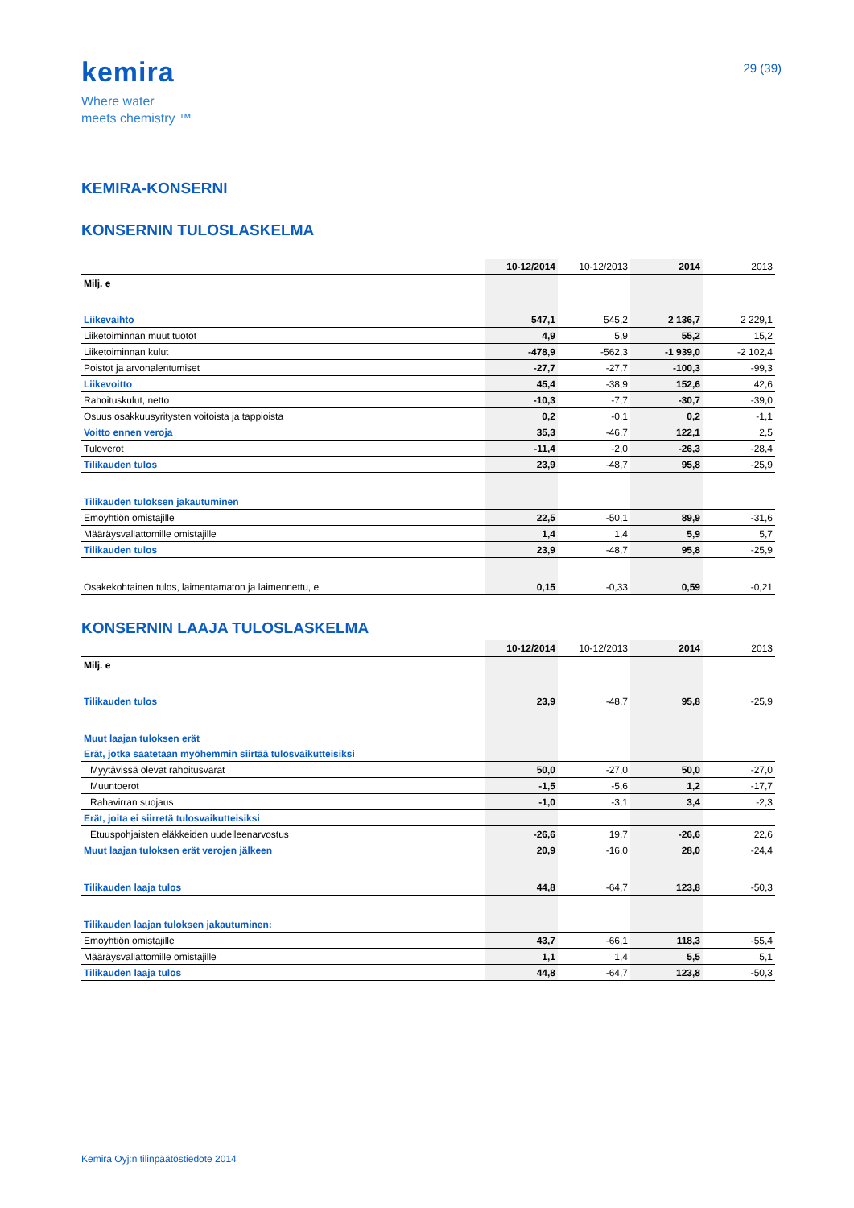kemira
Where water
meets chemistry ™
29 (39)
KEMIRA-KONSERNI
KONSERNIN TULOSLASKELMA
| | 10-12/2014 | 10-12/2013 | 2014 | 2013 |
| --- | --- | --- | --- | --- |
| Milj. e | | | | |
| Liikevaihto | 547,1 | 545,2 | 2 136,7 | 2 229,1 |
| Liiketoiminnan muut tuotot | 4,9 | 5,9 | 55,2 | 15,2 |
| Liiketoiminnan kulut | -478,9 | -562,3 | -1 939,0 | -2 102,4 |
| Poistot ja arvonalentumiset | -27,7 | -27,7 | -100,3 | -99,3 |
| Liikevoitto | 45,4 | -38,9 | 152,6 | 42,6 |
| Rahoituskulut, netto | -10,3 | -7,7 | -30,7 | -39,0 |
| Osuus osakkuusyritysten voitoista ja tappioista | 0,2 | -0,1 | 0,2 | -1,1 |
| Voitto ennen veroja | 35,3 | -46,7 | 122,1 | 2,5 |
| Tuloverot | -11,4 | -2,0 | -26,3 | -28,4 |
| Tilikauden tulos | 23,9 | -48,7 | 95,8 | -25,9 |
| Tilikauden tuloksen jakautuminen | | | | |
| Emoyhtiön omistajille | 22,5 | -50,1 | 89,9 | -31,6 |
| Määräysvallattomille omistajille | 1,4 | 1,4 | 5,9 | 5,7 |
| Tilikauden tulos | 23,9 | -48,7 | 95,8 | -25,9 |
| Osakekohtainen tulos, laimentamaton ja laimennettu, e | 0,15 | -0,33 | 0,59 | -0,21 |
KONSERNIN LAAJA TULOSLASKELMA
| | 10-12/2014 | 10-12/2013 | 2014 | 2013 |
| --- | --- | --- | --- | --- |
| Milj. e | | | | |
| Tilikauden tulos | 23,9 | -48,7 | 95,8 | -25,9 |
| Muut laajan tuloksen erät | | | | |
| Erät, jotka saatetaan myöhemmin siirtää tulosvaikutteisiksi | | | | |
| Myytävissä olevat rahoitusvarat | 50,0 | -27,0 | 50,0 | -27,0 |
| Muuntoerot | -1,5 | -5,6 | 1,2 | -17,7 |
| Rahavirran suojaus | -1,0 | -3,1 | 3,4 | -2,3 |
| Erät, joita ei siirretä tulosvaikutteisiksi | | | | |
| Etuuspohjaisten eläkkeiden uudelleenarvostus | -26,6 | 19,7 | -26,6 | 22,6 |
| Muut laajan tuloksen erät verojen jälkeen | 20,9 | -16,0 | 28,0 | -24,4 |
| Tilikauden laaja tulos | 44,8 | -64,7 | 123,8 | -50,3 |
| Tilikauden laajan tuloksen jakautuminen: | | | | |
| Emoyhtiön omistajille | 43,7 | -66,1 | 118,3 | -55,4 |
| Määräysvallattomille omistajille | 1,1 | 1,4 | 5,5 | 5,1 |
| Tilikauden laaja tulos | 44,8 | -64,7 | 123,8 | -50,3 |
Kemira Oyj:n tilinpäätöstiedote 2014